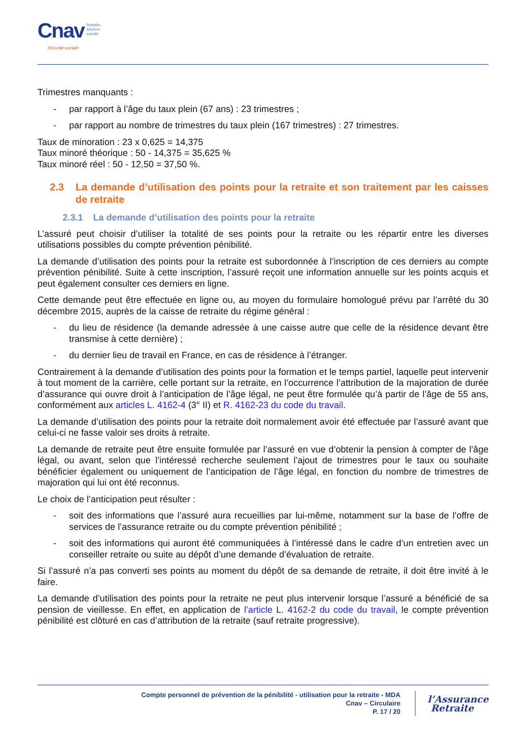Cnav Retraite
&Action
sociale
Sécurité sociale
Trimestres manquants :
- par rapport à l’âge du taux plein (67 ans) : 23 trimestres ;
- par rapport au nombre de trimestres du taux plein (167 trimestres) : 27 trimestres.
Taux de minoration : 23 x 0,625 = 14,375
Taux minoré théorique : 50 - 14,375 = 35,625 %
Taux minoré réel : 50 - 12,50 = 37,50 %.
2.3 La demande d’utilisation des points pour la retraite et son traitement par les caisses de retraite
2.3.1 La demande d’utilisation des points pour la retraite
L’assuré peut choisir d’utiliser la totalité de ses points pour la retraite ou les répartir entre les diverses utilisations possibles du compte prévention pénibilité.
La demande d’utilisation des points pour la retraite est subordonnée à l’inscription de ces derniers au compte prévention pénibilité. Suite à cette inscription, l’assuré reçoit une information annuelle sur les points acquis et peut également consulter ces derniers en ligne.
Cette demande peut être effectuée en ligne ou, au moyen du formulaire homologué prévu par l’arrêté du 30 décembre 2015, auprès de la caisse de retraite du régime général :
- du lieu de résidence (la demande adressée à une caisse autre que celle de la résidence devant être transmise à cette dernière) ;
- du dernier lieu de travail en France, en cas de résidence à l’étranger.
Contrairement à la demande d’utilisation des points pour la formation et le temps partiel, laquelle peut intervenir à tout moment de la carrière, celle portant sur la retraite, en l’occurrence l’attribution de la majoration de durée d’assurance qui ouvre droit à l’anticipation de l’âge légal, ne peut être formulée qu’à partir de l’âge de 55 ans, conformément aux articles L. 4162-4 (3° II) et R. 4162-23 du code du travail.
La demande d’utilisation des points pour la retraite doit normalement avoir été effectuée par l’assuré avant que celui-ci ne fasse valoir ses droits à retraite.
La demande de retraite peut être ensuite formulée par l’assuré en vue d’obtenir la pension à compter de l’âge légal, ou avant, selon que l’intéressé recherche seulement l’ajout de trimestres pour le taux ou souhaite bénéficier également ou uniquement de l’anticipation de l’âge légal, en fonction du nombre de trimestres de majoration qui lui ont été reconnus.
Le choix de l’anticipation peut résulter :
- soit des informations que l’assuré aura recueillies par lui-même, notamment sur la base de l’offre de services de l’assurance retraite ou du compte prévention pénibilité ;
- soit des informations qui auront été communiquées à l’intéressé dans le cadre d‘un entretien avec un conseiller retraite ou suite au dépôt d’une demande d’évaluation de retraite.
Si l’assuré n’a pas converti ses points au moment du dépôt de sa demande de retraite, il doit être invité à le faire.
La demande d’utilisation des points pour la retraite ne peut plus intervenir lorsque l’assuré a bénéficié de sa pension de vieillesse. En effet, en application de l’article L. 4162-2 du code du travail, le compte prévention pénibilité est clôturé en cas d’attribution de la retraite (sauf retraite progressive).
Compte personnel de prévention de la pénibilité - utilisation pour la retraite - MDA
Cnav – Circulaire
P. 17 / 20
l’Assurance
Retraite